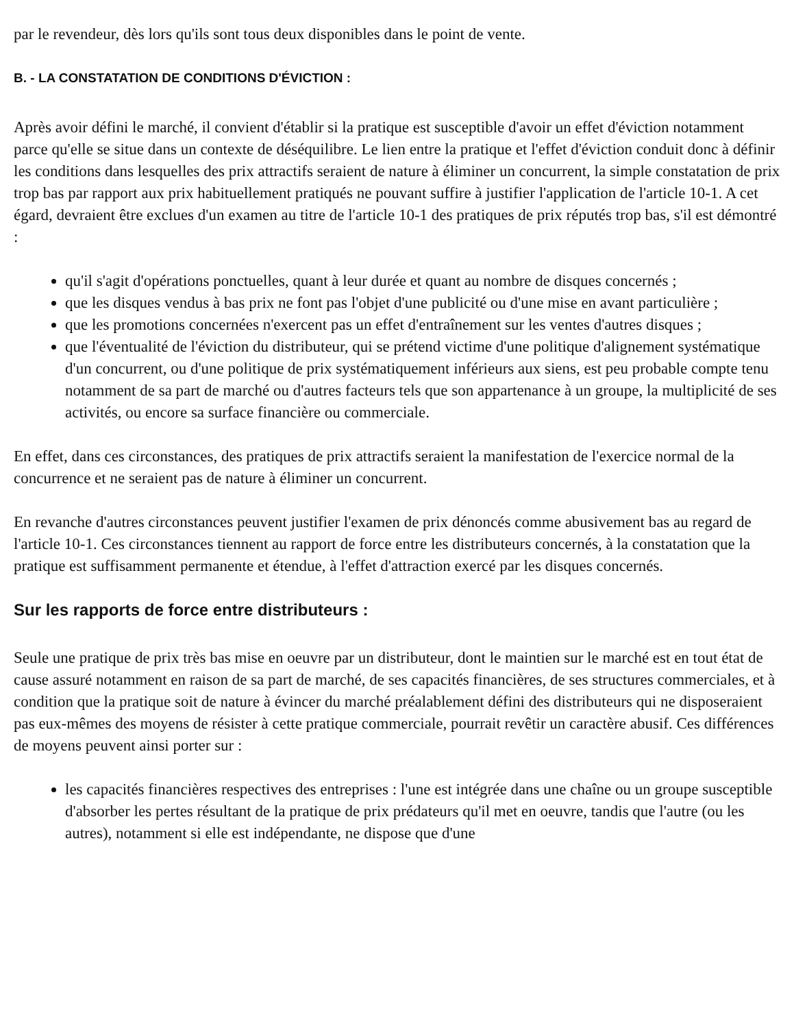par le revendeur, dès lors qu'ils sont tous deux disponibles dans le point de vente.
B. - LA CONSTATATION DE CONDITIONS D'ÉVICTION :
Après avoir défini le marché, il convient d'établir si la pratique est susceptible d'avoir un effet d'éviction notamment parce qu'elle se situe dans un contexte de déséquilibre. Le lien entre la pratique et l'effet d'éviction conduit donc à définir les conditions dans lesquelles des prix attractifs seraient de nature à éliminer un concurrent, la simple constatation de prix trop bas par rapport aux prix habituellement pratiqués ne pouvant suffire à justifier l'application de l'article 10-1. A cet égard, devraient être exclues d'un examen au titre de l'article 10-1 des pratiques de prix réputés trop bas, s'il est démontré :
qu'il s'agit d'opérations ponctuelles, quant à leur durée et quant au nombre de disques concernés ;
que les disques vendus à bas prix ne font pas l'objet d'une publicité ou d'une mise en avant particulière ;
que les promotions concernées n'exercent pas un effet d'entraînement sur les ventes d'autres disques ;
que l'éventualité de l'éviction du distributeur, qui se prétend victime d'une politique d'alignement systématique d'un concurrent, ou d'une politique de prix systématiquement inférieurs aux siens, est peu probable compte tenu notamment de sa part de marché ou d'autres facteurs tels que son appartenance à un groupe, la multiplicité de ses activités, ou encore sa surface financière ou commerciale.
En effet, dans ces circonstances, des pratiques de prix attractifs seraient la manifestation de l'exercice normal de la concurrence et ne seraient pas de nature à éliminer un concurrent.
En revanche d'autres circonstances peuvent justifier l'examen de prix dénoncés comme abusivement bas au regard de l'article 10-1. Ces circonstances tiennent au rapport de force entre les distributeurs concernés, à la constatation que la pratique est suffisamment permanente et étendue, à l'effet d'attraction exercé par les disques concernés.
Sur les rapports de force entre distributeurs :
Seule une pratique de prix très bas mise en oeuvre par un distributeur, dont le maintien sur le marché est en tout état de cause assuré notamment en raison de sa part de marché, de ses capacités financières, de ses structures commerciales, et à condition que la pratique soit de nature à évincer du marché préalablement défini des distributeurs qui ne disposeraient pas eux-mêmes des moyens de résister à cette pratique commerciale, pourrait revêtir un caractère abusif. Ces différences de moyens peuvent ainsi porter sur :
les capacités financières respectives des entreprises : l'une est intégrée dans une chaîne ou un groupe susceptible d'absorber les pertes résultant de la pratique de prix prédateurs qu'il met en oeuvre, tandis que l'autre (ou les autres), notamment si elle est indépendante, ne dispose que d'une